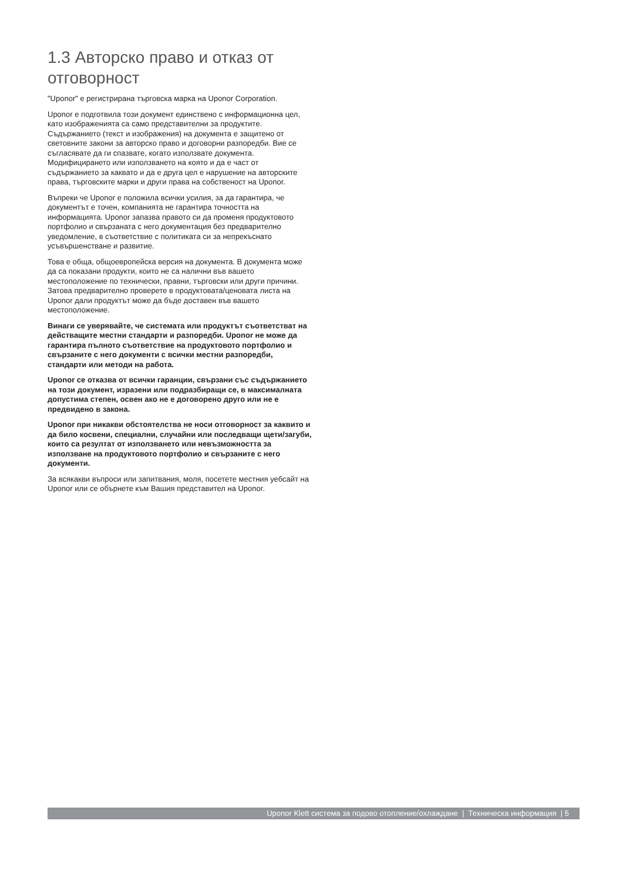1.3 Авторско право и отказ от отговорност
"Uponor" е регистрирана търговска марка на Uponor Corporation.
Uponor е подготвила този документ единствено с информационна цел, като изображенията са само представителни за продуктите. Съдържанието (текст и изображения) на документа е защитено от световните закони за авторско право и договорни разпоредби. Вие се съгласявате да ги спазвате, когато използвате документа. Модифицирането или използването на която и да е част от съдържанието за каквато и да е друга цел е нарушение на авторските права, търговските марки и други права на собственост на Uponor.
Въпреки че Uponor е положила всички усилия, за да гарантира, че документът е точен, компанията не гарантира точността на информацията. Uponor запазва правото си да променя продуктовото портфолио и свързаната с него документация без предварително уведомление, в съответствие с политиката си за непрекъснато усъвършенстване и развитие.
Това е обща, общоевропейска версия на документа. В документа може да са показани продукти, които не са налични във вашето местоположение по технически, правни, търговски или други причини. Затова предварително проверете в продуктовата/ценовата листа на Uponor дали продуктът може да бъде доставен във вашето местоположение.
Винаги се уверявайте, че системата или продуктът съответстват на действащите местни стандарти и разпоредби. Uponor не може да гарантира пълното съответствие на продуктовото портфолио и свързаните с него документи с всички местни разпоредби, стандарти или методи на работа.
Uponor се отказва от всички гаранции, свързани със съдържанието на този документ, изразени или подразбиращи се, в максималната допустима степен, освен ако не е договорено друго или не е предвидено в закона.
Uponor при никакви обстоятелства не носи отговорност за каквито и да било косвени, специални, случайни или последващи щети/загуби, които са резултат от използването или невъзможността за използване на продуктовото портфолио и свързаните с него документи.
За всякакви въпроси или запитвания, моля, посетете местния уебсайт на Uponor или се обърнете към Вашия представител на Uponor.
Uponor Klett система за подово отопление/охлаждане | Техническа информация | 5